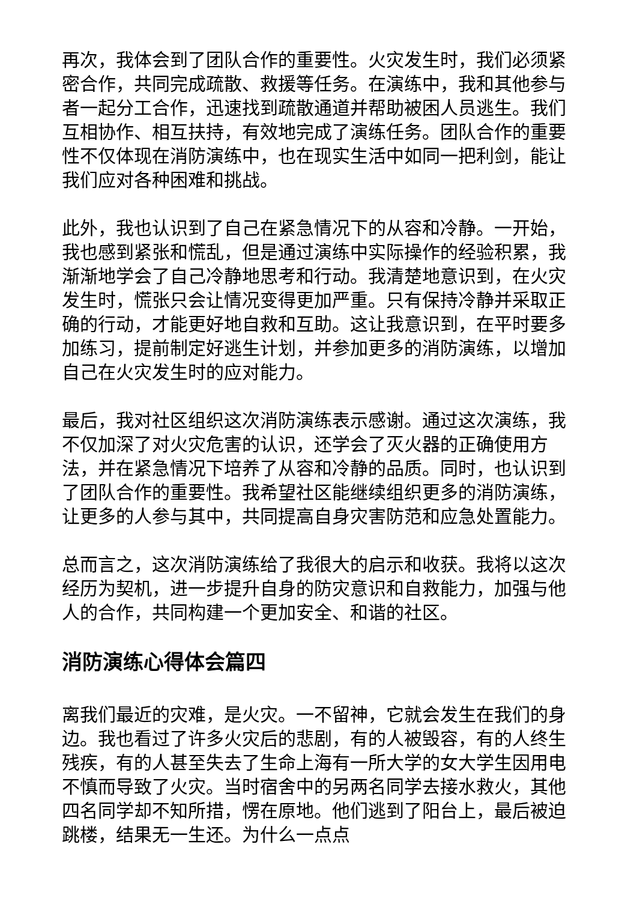再次，我体会到了团队合作的重要性。火灾发生时，我们必须紧密合作，共同完成疏散、救援等任务。在演练中，我和其他参与者一起分工合作，迅速找到疏散通道并帮助被困人员逃生。我们互相协作、相互扶持，有效地完成了演练任务。团队合作的重要性不仅体现在消防演练中，也在现实生活中如同一把利剑，能让我们应对各种困难和挑战。
此外，我也认识到了自己在紧急情况下的从容和冷静。一开始，我也感到紧张和慌乱，但是通过演练中实际操作的经验积累，我渐渐地学会了自己冷静地思考和行动。我清楚地意识到，在火灾发生时，慌张只会让情况变得更加严重。只有保持冷静并采取正确的行动，才能更好地自救和互助。这让我意识到，在平时要多加练习，提前制定好逃生计划，并参加更多的消防演练，以增加自己在火灾发生时的应对能力。
最后，我对社区组织这次消防演练表示感谢。通过这次演练，我不仅加深了对火灾危害的认识，还学会了灭火器的正确使用方法，并在紧急情况下培养了从容和冷静的品质。同时，也认识到了团队合作的重要性。我希望社区能继续组织更多的消防演练，让更多的人参与其中，共同提高自身灾害防范和应急处置能力。
总而言之，这次消防演练给了我很大的启示和收获。我将以这次经历为契机，进一步提升自身的防灾意识和自救能力，加强与他人的合作，共同构建一个更加安全、和谐的社区。
消防演练心得体会篇四
离我们最近的灾难，是火灾。一不留神，它就会发生在我们的身边。我也看过了许多火灾后的悲剧，有的人被毁容，有的人终生残疾，有的人甚至失去了生命上海有一所大学的女大学生因用电不慎而导致了火灾。当时宿舍中的另两名同学去接水救火，其他四名同学却不知所措，愣在原地。他们逃到了阳台上，最后被迫跳楼，结果无一生还。为什么一点点